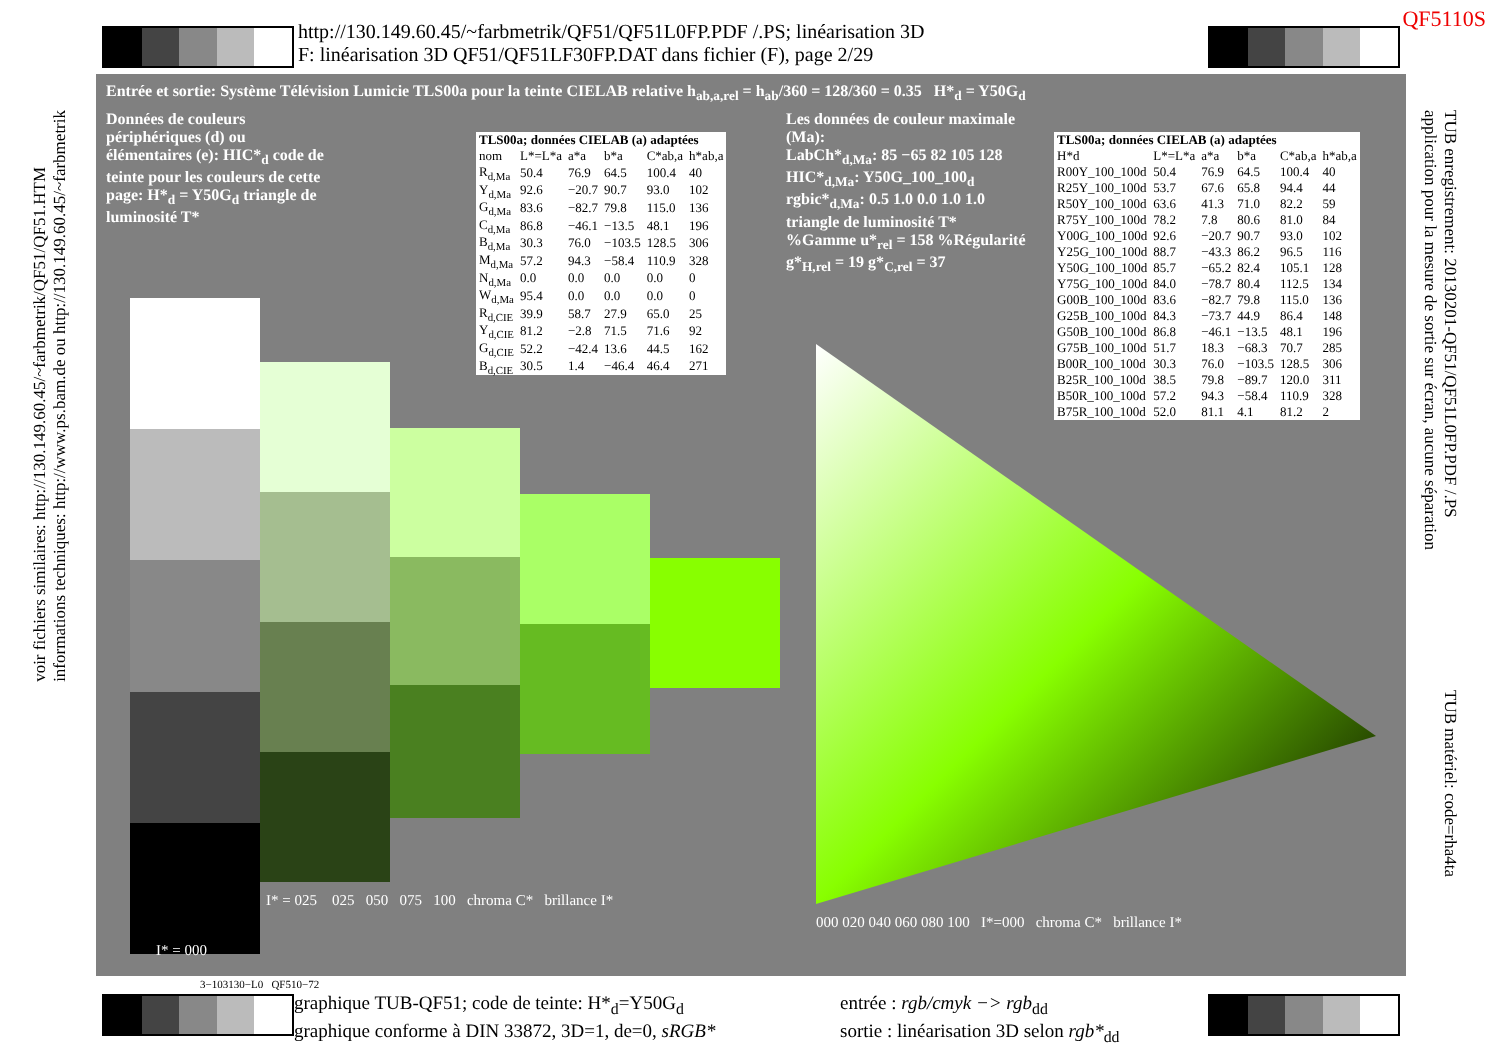http://130.149.60.45/~farbmetrik/QF51/QF51L0FP.PDF /.PS; linéarisation 3D
F: linéarisation 3D QF51/QF51LF30FP.DAT dans fichier (F), page 2/29
QF5110S
voir fichiers similaires: http://130.149.60.45/~farbmetrik/QF51/QF51.HTM
informations techniques: http://www.ps.bam.de ou http://130.149.60.45/~farbmetrik
TUB enregistrement: 20130201-QF51/QF51L0FP.PDF /.PS
application pour la mesure de sortie sur écran, aucune séparation
TUB matériel: code=rha4ta
Entrée et sortie: Système Télévision Lumicie TLS00a pour la teinte CIELAB relative h<sub>ab,a,rel</sub> = h<sub>ab</sub>/360 = 128/360 = 0.35 H*<sub>d</sub> = Y50G<sub>d</sub>
Données de couleurs périphériques (d) ou élémentaires (e): HIC*<sub>d</sub> code de teinte pour les couleurs de cette page: H*<sub>d</sub> = Y50G<sub>d</sub> triangle de luminosité T*
| TLS00a; données CIELAB (a) adaptées | | | | | |
| --- | --- | --- | --- | --- | --- |
| nom | L*=L*a | a*a | b*a | C*ab,a | h*ab,a |
| R<sub>d,Ma</sub> | 50.4 | 76.9 | 64.5 | 100.4 | 40 |
| Y<sub>d,Ma</sub> | 92.6 | −20.7 | 90.7 | 93.0 | 102 |
| G<sub>d,Ma</sub> | 83.6 | −82.7 | 79.8 | 115.0 | 136 |
| C<sub>d,Ma</sub> | 86.8 | −46.1 | −13.5 | 48.1 | 196 |
| B<sub>d,Ma</sub> | 30.3 | 76.0 | −103.5 | 128.5 | 306 |
| M<sub>d,Ma</sub> | 57.2 | 94.3 | −58.4 | 110.9 | 328 |
| N<sub>d,Ma</sub> | 0.0 | 0.0 | 0.0 | 0.0 | 0 |
| W<sub>d,Ma</sub> | 95.4 | 0.0 | 0.0 | 0.0 | 0 |
| R<sub>d,CIE</sub> | 39.9 | 58.7 | 27.9 | 65.0 | 25 |
| Y<sub>d,CIE</sub> | 81.2 | −2.8 | 71.5 | 71.6 | 92 |
| G<sub>d,CIE</sub> | 52.2 | −42.4 | 13.6 | 44.5 | 162 |
| B<sub>d,CIE</sub> | 30.5 | 1.4 | −46.4 | 46.4 | 271 |
Les données de couleur maximale (Ma):
LabCh*<sub>d,Ma</sub>: 85 −65 82 105 128
HIC*<sub>d,Ma</sub>: Y50G_100_100<sub>d</sub>
rgbic*<sub>d,Ma</sub>: 0.5 1.0 0.0 1.0 1.0
triangle de luminosité T*
%Gamme u*<sub>rel</sub> = 158 %Régularité g*<sub>H,rel</sub> = 19 g*<sub>C,rel</sub> = 37
| TLS00a; données CIELAB (a) adaptées | | | | | |
| --- | --- | --- | --- | --- | --- |
| H*d | L*=L*a | a*a | b*a | C*ab,a | h*ab,a |
| R00Y_100_100d | 50.4 | 76.9 | 64.5 | 100.4 | 40 |
| R25Y_100_100d | 53.7 | 67.6 | 65.8 | 94.4 | 44 |
| R50Y_100_100d | 63.6 | 41.3 | 71.0 | 82.2 | 59 |
| R75Y_100_100d | 78.2 | 7.8 | 80.6 | 81.0 | 84 |
| Y00G_100_100d | 92.6 | −20.7 | 90.7 | 93.0 | 102 |
| Y25G_100_100d | 88.7 | −43.3 | 86.2 | 96.5 | 116 |
| Y50G_100_100d | 85.7 | −65.2 | 82.4 | 105.1 | 128 |
| Y75G_100_100d | 84.0 | −78.7 | 80.4 | 112.5 | 134 |
| G00B_100_100d | 83.6 | −82.7 | 79.8 | 115.0 | 136 |
| G25B_100_100d | 84.3 | −73.7 | 44.9 | 86.4 | 148 |
| G50B_100_100d | 86.8 | −46.1 | −13.5 | 48.1 | 196 |
| G75B_100_100d | 51.7 | 18.3 | −68.3 | 70.7 | 285 |
| B00R_100_100d | 30.3 | 76.0 | −103.5 | 128.5 | 306 |
| B25R_100_100d | 38.5 | 79.8 | −89.7 | 120.0 | 311 |
| B50R_100_100d | 57.2 | 94.3 | −58.4 | 110.9 | 328 |
| B75R_100_100d | 52.0 | 81.1 | 4.1 | 81.2 | 2 |
I* = 025 025 050 075 100 chroma C* brillance I*
I* = 000
000 020 040 060 080 100 I*=000 chroma C* brillance I*
3−103130−L0 QF510−72
graphique TUB-QF51; code de teinte: H*<sub>d</sub>=Y50G<sub>d</sub>
graphique conforme à DIN 33872, 3D=1, de=0, sRGB*
entrée : rgb/cmyk −> rgb<sub>dd</sub>
sortie : linéarisation 3D selon rgb*<sub>dd</sub>